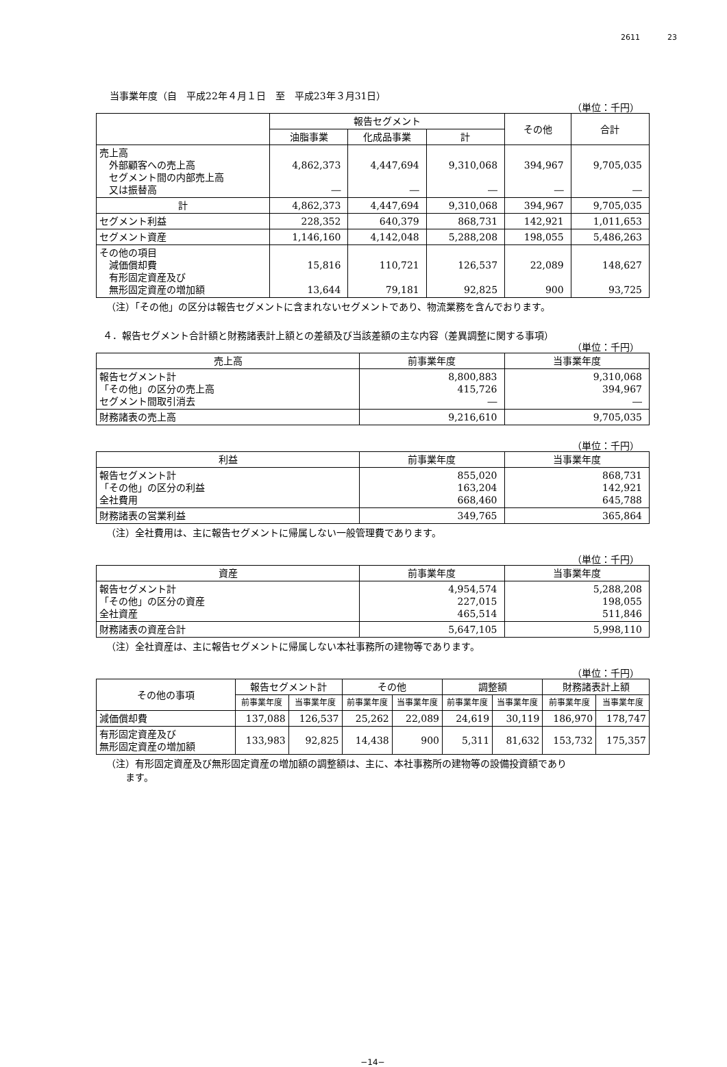2611 23
当事業年度（自　平成22年４月１日　至　平成23年３月31日）
（単位：千円）
| | 報告セグメント | | | その他 | 合計 |
| --- | --- | --- | --- | --- | --- |
| | 油脂事業 | 化成品事業 | 計 | | |
| 売上高 外部顧客への売上高 セグメント間の内部売上高 又は振替高 | 4,862,373 ― | 4,447,694 ― | 9,310,068 ― | 394,967 ― | 9,705,035 ― |
| 計 | 4,862,373 | 4,447,694 | 9,310,068 | 394,967 | 9,705,035 |
| セグメント利益 | 228,352 | 640,379 | 868,731 | 142,921 | 1,011,653 |
| セグメント資産 | 1,146,160 | 4,142,048 | 5,288,208 | 198,055 | 5,486,263 |
| その他の項目 減価償却費 有形固定資産及び 無形固定資産の増加額 | 15,816 13,644 | 110,721 79,181 | 126,537 92,825 | 22,089 900 | 148,627 93,725 |
（注）「その他」の区分は報告セグメントに含まれないセグメントであり、物流業務を含んでおります。
４．報告セグメント合計額と財務諸表計上額との差額及び当該差額の主な内容（差異調整に関する事項）
（単位：千円）
| 売上高 | 前事業年度 | 当事業年度 |
| --- | --- | --- |
| 報告セグメント計 「その他」の区分の売上高 セグメント間取引消去 | 8,800,883 415,726 ― | 9,310,068 394,967 ― |
| 財務諸表の売上高 | 9,216,610 | 9,705,035 |
（単位：千円）
| 利益 | 前事業年度 | 当事業年度 |
| --- | --- | --- |
| 報告セグメント計 「その他」の区分の利益 全社費用 | 855,020 163,204 668,460 | 868,731 142,921 645,788 |
| 財務諸表の営業利益 | 349,765 | 365,864 |
（注）全社費用は、主に報告セグメントに帰属しない一般管理費であります。
（単位：千円）
| 資産 | 前事業年度 | 当事業年度 |
| --- | --- | --- |
| 報告セグメント計 「その他」の区分の資産 全社資産 | 4,954,574 227,015 465,514 | 5,288,208 198,055 511,846 |
| 財務諸表の資産合計 | 5,647,105 | 5,998,110 |
（注）全社資産は、主に報告セグメントに帰属しない本社事務所の建物等であります。
（単位：千円）
| その他の事項 | 報告セグメント計 | | その他 | | 調整額 | | 財務諸表計上額 | |
| --- | --- | --- | --- | --- | --- | --- | --- | --- |
| | 前事業年度 | 当事業年度 | 前事業年度 | 当事業年度 | 前事業年度 | 当事業年度 | 前事業年度 | 当事業年度 |
| 減価償却費 | 137,088 | 126,537 | 25,262 | 22,089 | 24,619 | 30,119 | 186,970 | 178,747 |
| 有形固定資産及び 無形固定資産の増加額 | 133,983 | 92,825 | 14,438 | 900 | 5,311 | 81,632 | 153,732 | 175,357 |
（注）有形固定資産及び無形固定資産の増加額の調整額は、主に、本社事務所の建物等の設備投資額であり
　　ます。
−14−